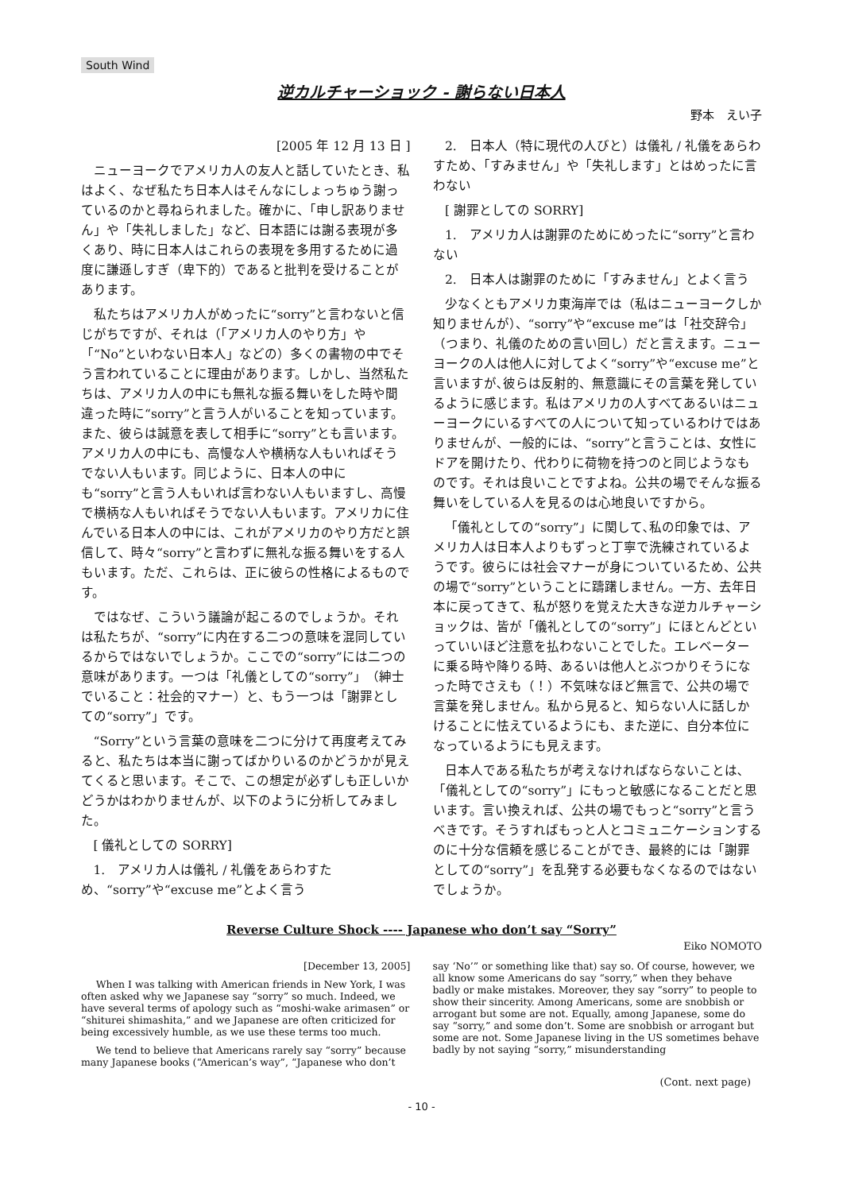South Wind
逆カルチャーショック - 謝らない日本人
野本　えい子
[2005 年 12 月 13 日 ]
ニューヨークでアメリカ人の友人と話していたとき、私はよく、なぜ私たち日本人はそんなにしょっちゅう謝っているのかと尋ねられました。確かに、「申し訳ありません」や「失礼しました」など、日本語には謝る表現が多くあり、時に日本人はこれらの表現を多用するために過度に謙遜しすぎ（卑下的）であると批判を受けることがあります。
私たちはアメリカ人がめったに“sorry”と言わないと信じがちですが、それは（「アメリカ人のやり方」や「“No”といわない日本人」などの）多くの書物の中でそう言われていることに理由があります。しかし、当然私たちは、アメリカ人の中にも無礼な振る舞いをした時や間違った時に“sorry”と言う人がいることを知っています。また、彼らは誠意を表して相手に“sorry”とも言います。アメリカ人の中にも、高慢な人や横柄な人もいればそうでない人もいます。同じように、日本人の中にも“sorry”と言う人もいれば言わない人もいますし、高慢で横柄な人もいればそうでない人もいます。アメリカに住んでいる日本人の中には、これがアメリカのやり方だと誤信して、時々“sorry”と言わずに無礼な振る舞いをする人もいます。ただ、これらは、正に彼らの性格によるものです。
ではなぜ、こういう議論が起こるのでしょうか。それは私たちが、“sorry”に内在する二つの意味を混同しているからではないでしょうか。ここでの“sorry”には二つの意味があります。一つは「礼儀としての“sorry”」（紳士でいること：社会的マナー）と、もう一つは「謝罪としての“sorry”」です。
“Sorry”という言葉の意味を二つに分けて再度考えてみると、私たちは本当に謝ってばかりいるのかどうかが見えてくると思います。そこで、この想定が必ずしも正しいかどうかはわかりませんが、以下のように分析してみました。
[ 儀礼としての SORRY]
1.　アメリカ人は儀礼 / 礼儀をあらわすため、“sorry”や“excuse me”とよく言う
2.　日本人（特に現代の人びと）は儀礼 / 礼儀をあらわすため、「すみません」や「失礼します」とはめったに言わない
[ 謝罪としての SORRY]
1.　アメリカ人は謝罪のためにめったに“sorry”と言わない
2.　日本人は謝罪のために「すみません」とよく言う
少なくともアメリカ東海岸では（私はニューヨークしか知りませんが）、“sorry”や“excuse me”は「社交辞令」（つまり、礼儀のための言い回し）だと言えます。ニューヨークの人は他人に対してよく“sorry”や“excuse me”と言いますが､彼らは反射的、無意識にその言葉を発しているように感じます。私はアメリカの人すべてあるいはニューヨークにいるすべての人について知っているわけではありませんが、一般的には、“sorry”と言うことは、女性にドアを開けたり、代わりに荷物を持つのと同じようなものです。それは良いことですよね。公共の場でそんな振る舞いをしている人を見るのは心地良いですから。
「儀礼としての“sorry”」に関して､私の印象では、アメリカ人は日本人よりもずっと丁寧で洗練されているようです。彼らには社会マナーが身についているため、公共の場で“sorry”ということに躊躇しません。一方、去年日本に戻ってきて、私が怒りを覚えた大きな逆カルチャーショックは、皆が「儀礼としての“sorry”」にほとんどといっていいほど注意を払わないことでした。エレベーターに乗る時や降りる時、あるいは他人とぶつかりそうになった時でさえも（！）不気味なほど無言で、公共の場で言葉を発しません。私から見ると、知らない人に話しかけることに怯えているようにも、また逆に、自分本位になっているようにも見えます。
日本人である私たちが考えなければならないことは､「儀礼としての“sorry”」にもっと敏感になることだと思います。言い換えれば、公共の場でもっと“sorry”と言うべきです。そうすればもっと人とコミュニケーションするのに十分な信頼を感じることができ、最終的には「謝罪としての“sorry”」を乱発する必要もなくなるのではないでしょうか。
Reverse Culture Shock ---- Japanese who don’t say “Sorry”
Eiko NOMOTO
[December 13, 2005]
When I was talking with American friends in New York, I was often asked why we Japanese say “sorry” so much. Indeed, we have several terms of apology such as “moshi-wake arimasen” or “shiturei shimashita,” and we Japanese are often criticized for being excessively humble, as we use these terms too much.
We tend to believe that Americans rarely say “sorry” because many Japanese books (“American’s way”, “Japanese who don’t say ‘No’” or something like that) say so. Of course, however, we all know some Americans do say “sorry,” when they behave badly or make mistakes. Moreover, they say “sorry” to people to show their sincerity. Among Americans, some are snobbish or arrogant but some are not. Equally, among Japanese, some do say “sorry,” and some don’t. Some are snobbish or arrogant but some are not. Some Japanese living in the US sometimes behave badly by not saying “sorry,” misunderstanding
(Cont. next page)
- 10 -